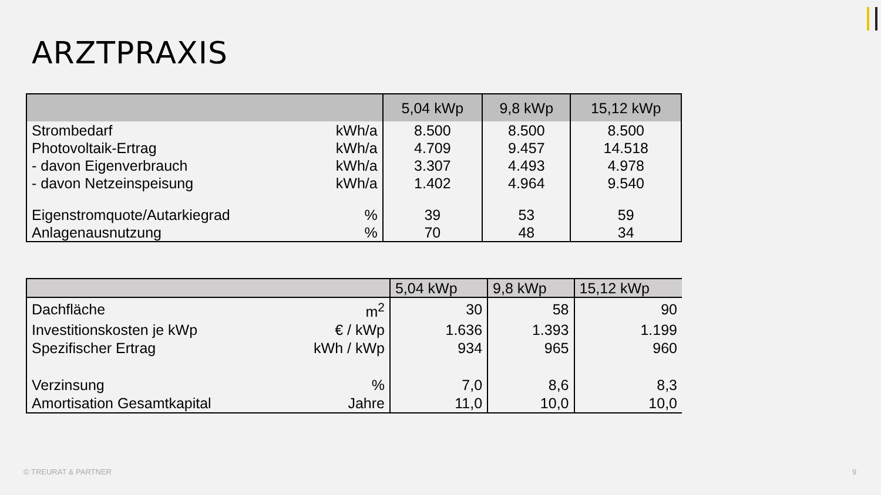ARZTPRAXIS
| | | 5,04 kWp | 9,8 kWp | 15,12 kWp |
| --- | --- | --- | --- | --- |
| Strombedarf | kWh/a | 8.500 | 8.500 | 8.500 |
| Photovoltaik-Ertrag | kWh/a | 4.709 | 9.457 | 14.518 |
| - davon Eigenverbrauch | kWh/a | 3.307 | 4.493 | 4.978 |
| - davon Netzeinspeisung | kWh/a | 1.402 | 4.964 | 9.540 |
| Eigenstromquote/Autarkiegrad | % | 39 | 53 | 59 |
| Anlagenausnutzung | % | 70 | 48 | 34 |
| | | 5,04 kWp | 9,8 kWp | 15,12 kWp |
| --- | --- | --- | --- | --- |
| Dachfläche | m<sup>2</sup> | 30 | 58 | 90 |
| Investitionskosten je kWp | € / kWp | 1.636 | 1.393 | 1.199 |
| Spezifischer Ertrag | kWh / kWp | 934 | 965 | 960 |
| Verzinsung | % | 7,0 | 8,6 | 8,3 |
| Amortisation Gesamtkapital | Jahre | 11,0 | 10,0 | 10,0 |
© TREURAT & PARTNER 9